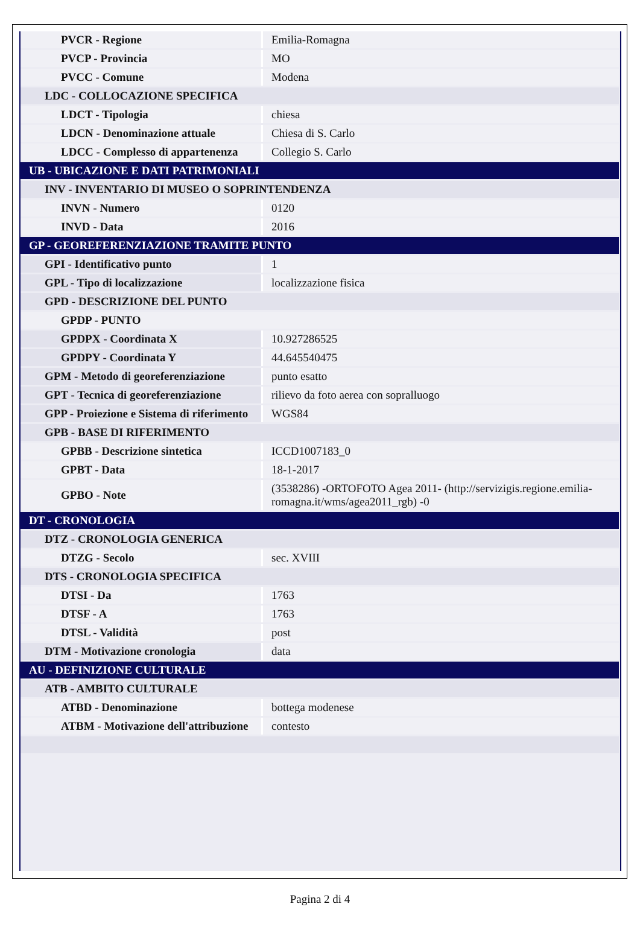| PVCR - Regione | Emilia-Romagna |
| PVCP - Provincia | MO |
| PVCC - Comune | Modena |
| LDC - COLLOCAZIONE SPECIFICA | |
| LDCT - Tipologia | chiesa |
| LDCN - Denominazione attuale | Chiesa di S. Carlo |
| LDCC - Complesso di appartenenza | Collegio S. Carlo |
| UB - UBICAZIONE E DATI PATRIMONIALI | |
| INV - INVENTARIO DI MUSEO O SOPRINTENDENZA | |
| INVN - Numero | 0120 |
| INVD - Data | 2016 |
| GP - GEOREFERENZIAZIONE TRAMITE PUNTO | |
| GPI - Identificativo punto | 1 |
| GPL - Tipo di localizzazione | localizzazione fisica |
| GPD - DESCRIZIONE DEL PUNTO | |
| GPDP - PUNTO | |
| GPDPX - Coordinata X | 10.927286525 |
| GPDPY - Coordinata Y | 44.645540475 |
| GPM - Metodo di georeferenziazione | punto esatto |
| GPT - Tecnica di georeferenziazione | rilievo da foto aerea con sopralluogo |
| GPP - Proiezione e Sistema di riferimento | WGS84 |
| GPB - BASE DI RIFERIMENTO | |
| GPBB - Descrizione sintetica | ICCD1007183_0 |
| GPBT - Data | 18-1-2017 |
| GPBO - Note | (3538286) -ORTOFOTO Agea 2011- (http://servizigis.regione.emilia-romagna.it/wms/agea2011_rgb) -0 |
| DT - CRONOLOGIA | |
| DTZ - CRONOLOGIA GENERICA | |
| DTZG - Secolo | sec. XVIII |
| DTS - CRONOLOGIA SPECIFICA | |
| DTSI - Da | 1763 |
| DTSF - A | 1763 |
| DTSL - Validità | post |
| DTM - Motivazione cronologia | data |
| AU - DEFINIZIONE CULTURALE | |
| ATB - AMBITO CULTURALE | |
| ATBD - Denominazione | bottega modenese |
| ATBM - Motivazione dell'attribuzione | contesto |
Pagina 2 di 4